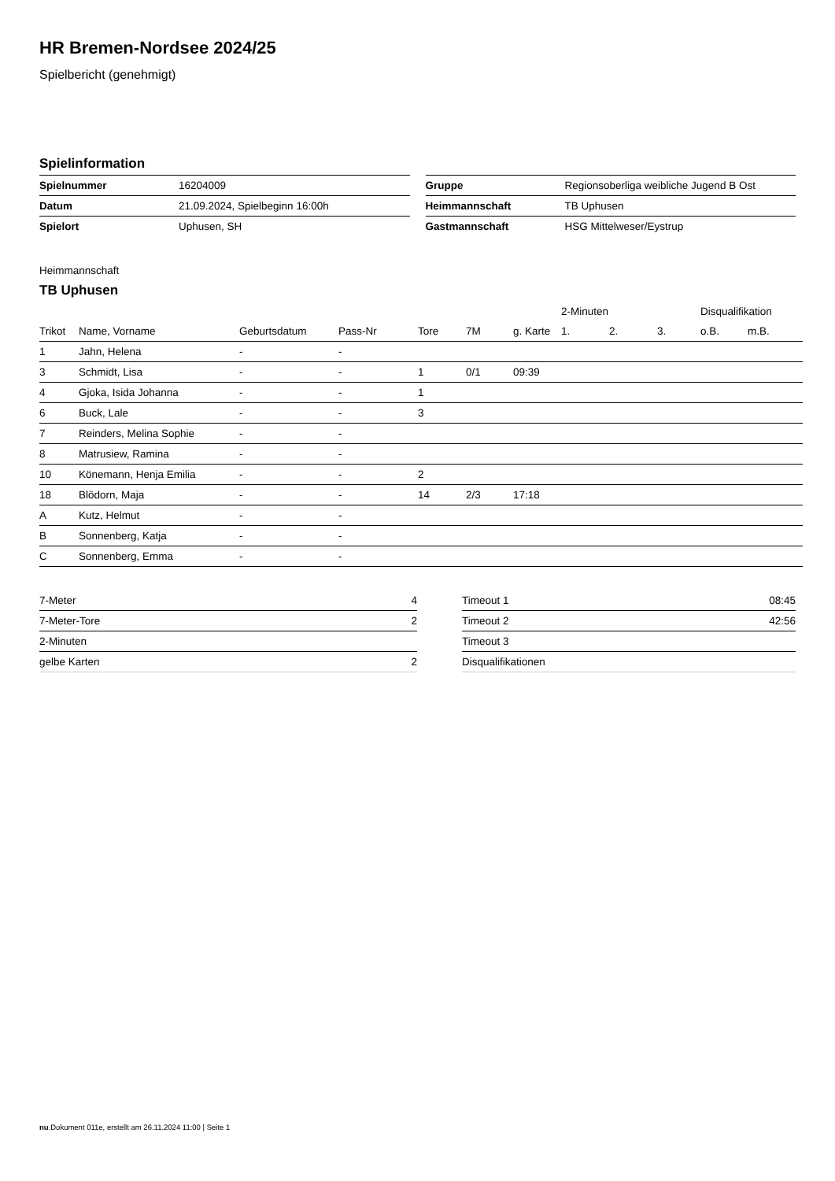HR Bremen-Nordsee 2024/25
Spielbericht (genehmigt)
Spielinformation
| Spielnummer | 16204009 |
| Datum | 21.09.2024, Spielbeginn 16:00h |
| Spielort | Uphusen, SH |
| Gruppe | Regionsoberliga weibliche Jugend B Ost |
| Heimmannschaft | TB Uphusen |
| Gastmannschaft | HSG Mittelweser/Eystrup |
Heimmannschaft
TB Uphusen
| | | | | | | | 2-Minuten | | | Disqualifikation | |
| --- | --- | --- | --- | --- | --- | --- | --- | --- | --- | --- | --- |
| Trikot | Name, Vorname | Geburtsdatum | Pass-Nr | Tore | 7M | g. Karte | 1. | 2. | 3. | o.B. | m.B. |
| 1 | Jahn, Helena | - | - | | | | | | | | |
| 3 | Schmidt, Lisa | - | - | 1 | 0/1 | 09:39 | | | | | |
| 4 | Gjoka, Isida Johanna | - | - | 1 | | | | | | | |
| 6 | Buck, Lale | - | - | 3 | | | | | | | |
| 7 | Reinders, Melina Sophie | - | - | | | | | | | | |
| 8 | Matrusiew, Ramina | - | - | | | | | | | | |
| 10 | Könemann, Henja Emilia | - | - | 2 | | | | | | | |
| 18 | Blödorn, Maja | - | - | 14 | 2/3 | 17:18 | | | | | |
| A | Kutz, Helmut | - | - | | | | | | | | |
| B | Sonnenberg, Katja | - | - | | | | | | | | |
| C | Sonnenberg, Emma | - | - | | | | | | | | |
| 7-Meter | 4 |
| 7-Meter-Tore | 2 |
| 2-Minuten | |
| gelbe Karten | 2 |
| Timeout 1 | 08:45 |
| Timeout 2 | 42:56 |
| Timeout 3 | |
| Disqualifikationen | |
nu.Dokument 011e, erstellt am 26.11.2024 11:00 | Seite 1